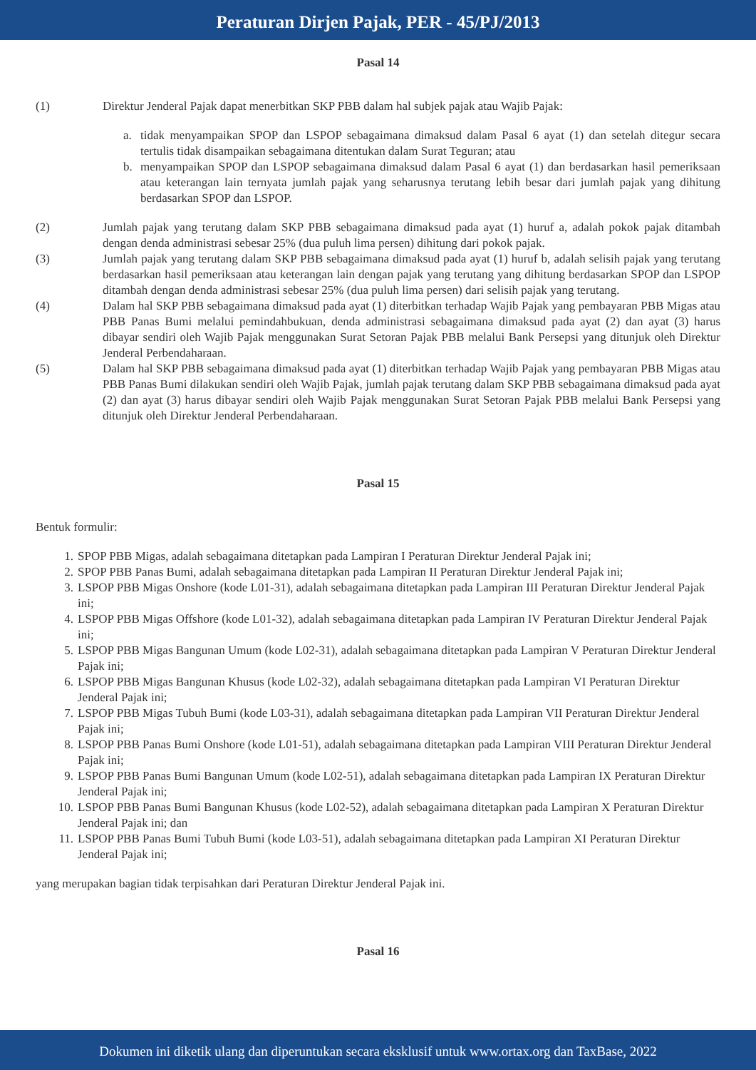Peraturan Dirjen Pajak, PER - 45/PJ/2013
Pasal 14
(1) Direktur Jenderal Pajak dapat menerbitkan SKP PBB dalam hal subjek pajak atau Wajib Pajak:
a. tidak menyampaikan SPOP dan LSPOP sebagaimana dimaksud dalam Pasal 6 ayat (1) dan setelah ditegur secara tertulis tidak disampaikan sebagaimana ditentukan dalam Surat Teguran; atau
b. menyampaikan SPOP dan LSPOP sebagaimana dimaksud dalam Pasal 6 ayat (1) dan berdasarkan hasil pemeriksaan atau keterangan lain ternyata jumlah pajak yang seharusnya terutang lebih besar dari jumlah pajak yang dihitung berdasarkan SPOP dan LSPOP.
(2) Jumlah pajak yang terutang dalam SKP PBB sebagaimana dimaksud pada ayat (1) huruf a, adalah pokok pajak ditambah dengan denda administrasi sebesar 25% (dua puluh lima persen) dihitung dari pokok pajak.
(3) Jumlah pajak yang terutang dalam SKP PBB sebagaimana dimaksud pada ayat (1) huruf b, adalah selisih pajak yang terutang berdasarkan hasil pemeriksaan atau keterangan lain dengan pajak yang terutang yang dihitung berdasarkan SPOP dan LSPOP ditambah dengan denda administrasi sebesar 25% (dua puluh lima persen) dari selisih pajak yang terutang.
(4) Dalam hal SKP PBB sebagaimana dimaksud pada ayat (1) diterbitkan terhadap Wajib Pajak yang pembayaran PBB Migas atau PBB Panas Bumi melalui pemindahbukuan, denda administrasi sebagaimana dimaksud pada ayat (2) dan ayat (3) harus dibayar sendiri oleh Wajib Pajak menggunakan Surat Setoran Pajak PBB melalui Bank Persepsi yang ditunjuk oleh Direktur Jenderal Perbendaharaan.
(5) Dalam hal SKP PBB sebagaimana dimaksud pada ayat (1) diterbitkan terhadap Wajib Pajak yang pembayaran PBB Migas atau PBB Panas Bumi dilakukan sendiri oleh Wajib Pajak, jumlah pajak terutang dalam SKP PBB sebagaimana dimaksud pada ayat (2) dan ayat (3) harus dibayar sendiri oleh Wajib Pajak menggunakan Surat Setoran Pajak PBB melalui Bank Persepsi yang ditunjuk oleh Direktur Jenderal Perbendaharaan.
Pasal 15
Bentuk formulir:
1. SPOP PBB Migas, adalah sebagaimana ditetapkan pada Lampiran I Peraturan Direktur Jenderal Pajak ini;
2. SPOP PBB Panas Bumi, adalah sebagaimana ditetapkan pada Lampiran II Peraturan Direktur Jenderal Pajak ini;
3. LSPOP PBB Migas Onshore (kode L01-31), adalah sebagaimana ditetapkan pada Lampiran III Peraturan Direktur Jenderal Pajak ini;
4. LSPOP PBB Migas Offshore (kode L01-32), adalah sebagaimana ditetapkan pada Lampiran IV Peraturan Direktur Jenderal Pajak ini;
5. LSPOP PBB Migas Bangunan Umum (kode L02-31), adalah sebagaimana ditetapkan pada Lampiran V Peraturan Direktur Jenderal Pajak ini;
6. LSPOP PBB Migas Bangunan Khusus (kode L02-32), adalah sebagaimana ditetapkan pada Lampiran VI Peraturan Direktur Jenderal Pajak ini;
7. LSPOP PBB Migas Tubuh Bumi (kode L03-31), adalah sebagaimana ditetapkan pada Lampiran VII Peraturan Direktur Jenderal Pajak ini;
8. LSPOP PBB Panas Bumi Onshore (kode L01-51), adalah sebagaimana ditetapkan pada Lampiran VIII Peraturan Direktur Jenderal Pajak ini;
9. LSPOP PBB Panas Bumi Bangunan Umum (kode L02-51), adalah sebagaimana ditetapkan pada Lampiran IX Peraturan Direktur Jenderal Pajak ini;
10. LSPOP PBB Panas Bumi Bangunan Khusus (kode L02-52), adalah sebagaimana ditetapkan pada Lampiran X Peraturan Direktur Jenderal Pajak ini; dan
11. LSPOP PBB Panas Bumi Tubuh Bumi (kode L03-51), adalah sebagaimana ditetapkan pada Lampiran XI Peraturan Direktur Jenderal Pajak ini;
yang merupakan bagian tidak terpisahkan dari Peraturan Direktur Jenderal Pajak ini.
Pasal 16
Dokumen ini diketik ulang dan diperuntukan secara eksklusif untuk www.ortax.org dan TaxBase, 2022